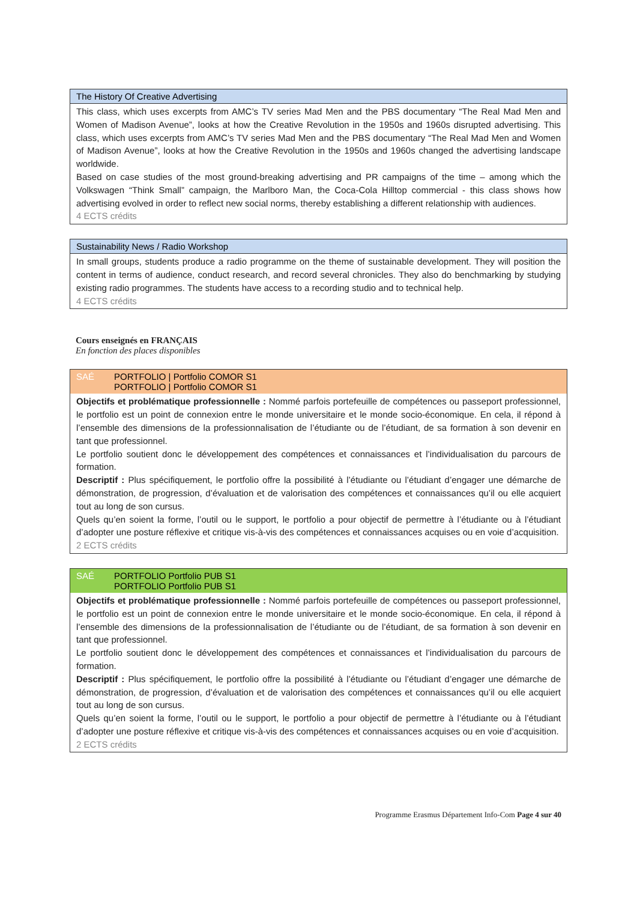The History Of Creative Advertising
This class, which uses excerpts from AMC’s TV series Mad Men and the PBS documentary “The Real Mad Men and Women of Madison Avenue”, looks at how the Creative Revolution in the 1950s and 1960s disrupted advertising. This class, which uses excerpts from AMC’s TV series Mad Men and the PBS documentary “The Real Mad Men and Women of Madison Avenue”, looks at how the Creative Revolution in the 1950s and 1960s changed the advertising landscape worldwide.
Based on case studies of the most ground-breaking advertising and PR campaigns of the time – among which the Volkswagen “Think Small” campaign, the Marlboro Man, the Coca-Cola Hilltop commercial - this class shows how advertising evolved in order to reflect new social norms, thereby establishing a different relationship with audiences.
4 ECTS crédits
Sustainability News / Radio Workshop
In small groups, students produce a radio programme on the theme of sustainable development. They will position the content in terms of audience, conduct research, and record several chronicles. They also do benchmarking by studying existing radio programmes. The students have access to a recording studio and to technical help.
4 ECTS crédits
Cours enseignés en FRANÇAIS
En fonction des places disponibles
SAÉ PORTFOLIO | Portfolio COMOR S1
PORTFOLIO | Portfolio COMOR S1
Objectifs et problématique professionnelle : Nommé parfois portefeuille de compétences ou passeport professionnel, le portfolio est un point de connexion entre le monde universitaire et le monde socio-économique. En cela, il répond à l’ensemble des dimensions de la professionnalisation de l’étudiante ou de l’étudiant, de sa formation à son devenir en tant que professionnel.
Le portfolio soutient donc le développement des compétences et connaissances et l’individualisation du parcours de formation.
Descriptif : Plus spécifiquement, le portfolio offre la possibilité à l’étudiante ou l’étudiant d’engager une démarche de démonstration, de progression, d’évaluation et de valorisation des compétences et connaissances qu’il ou elle acquiert tout au long de son cursus.
Quels qu’en soient la forme, l’outil ou le support, le portfolio a pour objectif de permettre à l’étudiante ou à l’étudiant d’adopter une posture réflexive et critique vis-à-vis des compétences et connaissances acquises ou en voie d’acquisition.
2 ECTS crédits
SAÉ PORTFOLIO Portfolio PUB S1
PORTFOLIO Portfolio PUB S1
Objectifs et problématique professionnelle : Nommé parfois portefeuille de compétences ou passeport professionnel, le portfolio est un point de connexion entre le monde universitaire et le monde socio-économique. En cela, il répond à l’ensemble des dimensions de la professionnalisation de l’étudiante ou de l’étudiant, de sa formation à son devenir en tant que professionnel.
Le portfolio soutient donc le développement des compétences et connaissances et l’individualisation du parcours de formation.
Descriptif : Plus spécifiquement, le portfolio offre la possibilité à l’étudiante ou l’étudiant d’engager une démarche de démonstration, de progression, d’évaluation et de valorisation des compétences et connaissances qu’il ou elle acquiert tout au long de son cursus.
Quels qu’en soient la forme, l’outil ou le support, le portfolio a pour objectif de permettre à l’étudiante ou à l’étudiant d’adopter une posture réflexive et critique vis-à-vis des compétences et connaissances acquises ou en voie d’acquisition.
2 ECTS crédits
Programme Erasmus Département Info-Com Page 4 sur 40